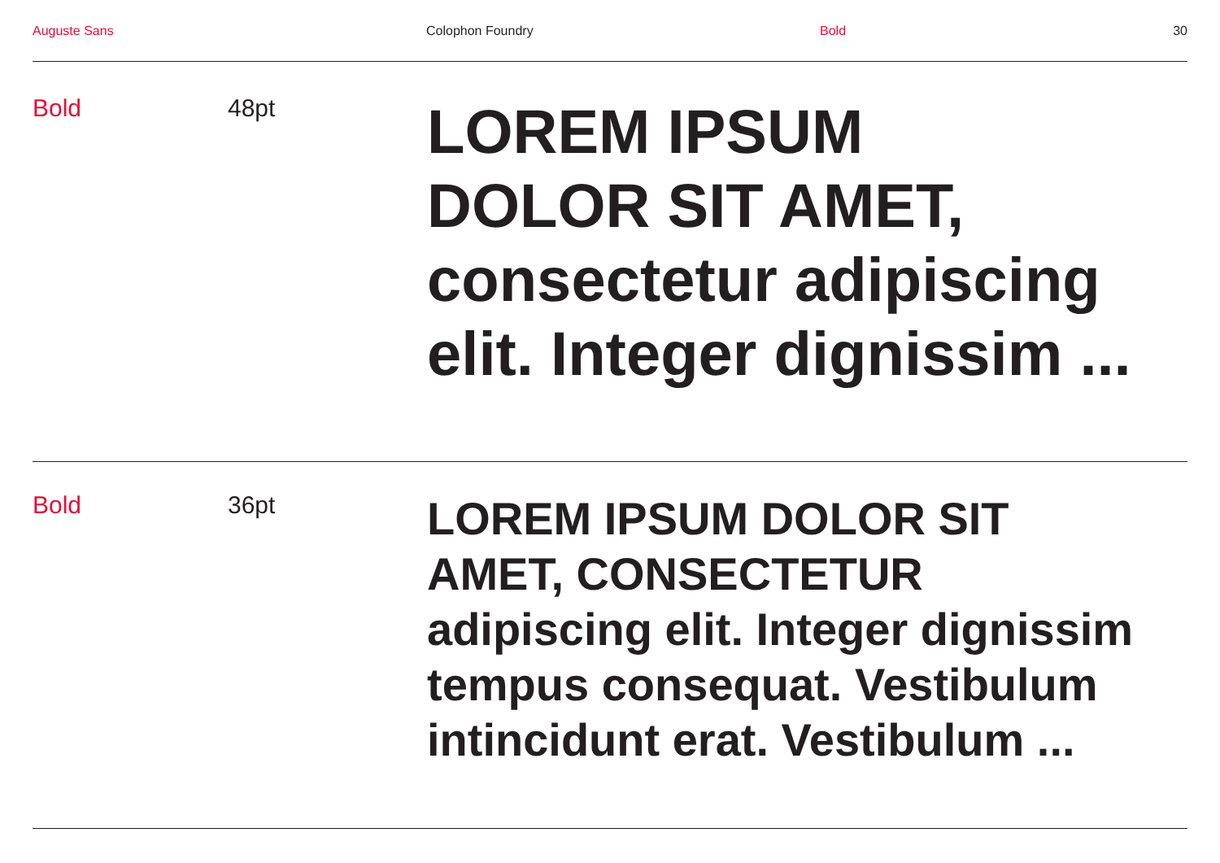Auguste Sans Colophon Foundry Bold 30
Bold 48pt
LOREM IPSUM
DOLOR SIT AMET,
consectetur adipiscing
elit. Integer dignissim ...
Bold 36pt
LOREM IPSUM DOLOR SIT
AMET, CONSECTETUR
adipiscing elit. Integer dignissim
tempus consequat. Vestibulum
intincidunt erat. Vestibulum ...